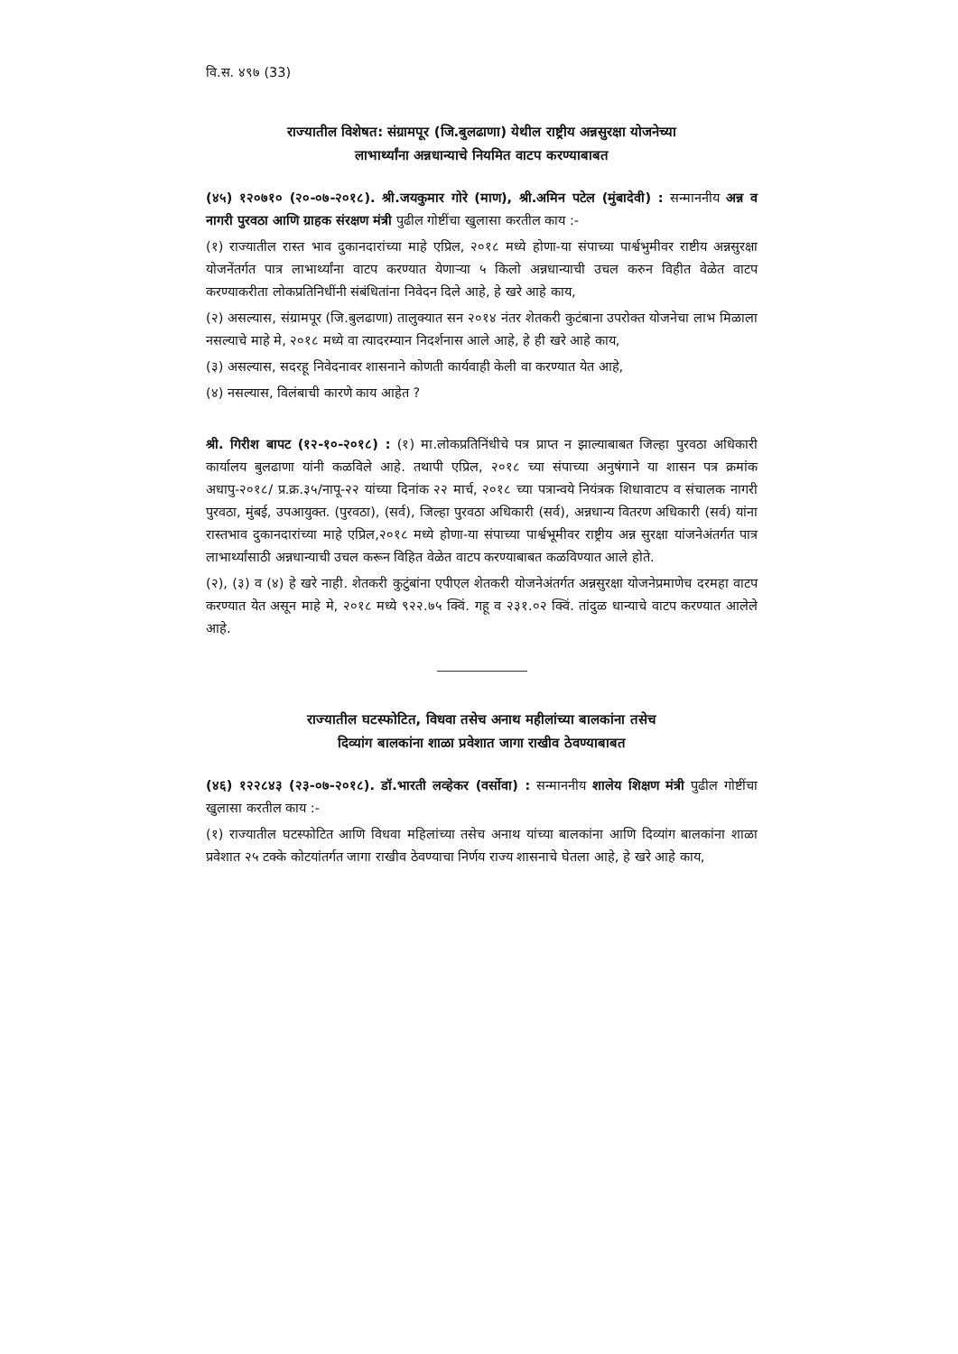वि.स. ४९७ (33)
राज्यातील विशेषत: संग्रामपूर (जि.बुलढाणा) येथील राष्ट्रीय अन्नसुरक्षा योजनेच्या
लाभार्थ्यांना अन्नधान्याचे नियमित वाटप करण्याबाबत
(४५) १२०७१० (२०-०७-२०१८). श्री.जयकुमार गोरे (माण), श्री.अमिन पटेल (मुंबादेवी) : सन्माननीय अन्न व नागरी पुरवठा आणि ग्राहक संरक्षण मंत्री पुढील गोष्टींचा खुलासा करतील काय :-
(१) राज्यातील रास्त भाव दुकानदारांच्या माहे एप्रिल, २०१८ मध्ये होणा-या संपाच्या पार्श्वभुमीवर राष्टीय अन्नसुरक्षा योजनेंतर्गत पात्र लाभार्थ्यांना वाटप करण्यात येणाऱ्या ५ किलो अन्नधान्याची उचल करुन विहीत वेळेत वाटप करण्याकरीता लोकप्रतिनिधींनी संबंधितांना निवेदन दिले आहे, हे खरे आहे काय,
(२) असल्यास, संग्रामपूर (जि.बुलढाणा) तालुक्यात सन २०१४ नंतर शेतकरी कुटंबाना उपरोक्त योजनेचा लाभ मिळाला नसल्याचे माहे मे, २०१८ मध्ये वा त्यादरम्यान निदर्शनास आले आहे, हे ही खरे आहे काय,
(३) असल्यास, सदरहू निवेदनावर शासनाने कोणती कार्यवाही केली वा करण्यात येत आहे,
(४) नसल्यास, विलंबाची कारणे काय आहेत ?
श्री. गिरीश बापट (१२-१०-२०१८) : (१) मा.लोकप्रतिनिंधीचे पत्र प्राप्त न झाल्याबाबत जिल्हा पुरवठा अधिकारी कार्यालय बुलढाणा यांनी कळविले आहे. तथापी एप्रिल, २०१८ च्या संपाच्या अनुषंगाने या शासन पत्र क्रमांक अधापु-२०१८/ प्र.क्र.३५/नापू-२२ यांच्या दिनांक २२ मार्च, २०१८ च्या पत्रान्वये नियंत्रक शिधावाटप व संचालक नागरी पुरवठा, मुंबई, उपआयुक्त. (पुरवठा), (सर्व), जिल्हा पुरवठा अधिकारी (सर्व), अन्नधान्य वितरण अधिकारी (सर्व) यांना रास्तभाव दुकानदारांच्या माहे एप्रिल,२०१८ मध्ये होणा-या संपाच्या पार्श्वभूमीवर राष्ट्रीय अन्न सुरक्षा यांजनेअंतर्गत पात्र लाभार्थ्यांसाठी अन्नधान्याची उचल करून विहित वेळेत वाटप करण्याबाबत कळविण्यात आले होते.
(२), (३) व (४) हे खरे नाही. शेतकरी कुटुंबांना एपीएल शेतकरी योजनेअंतर्गत अन्नसुरक्षा योजनेप्रमाणेच दरमहा वाटप करण्यात येत असून माहे मे, २०१८ मध्ये ९२२.७५ क्विं. गहू व २३१.०२ क्विं. तांदुळ धान्याचे वाटप करण्यात आलेले आहे.
राज्यातील घटस्फोटित, विधवा तसेच अनाथ महीलांच्या बालकांना तसेच
दिव्यांग बालकांना शाळा प्रवेशात जागा राखीव ठेवण्याबाबत
(४६) १२२८४३ (२३-०७-२०१८). डॉ.भारती लव्हेकर (वर्सोवा) : सन्माननीय शालेय शिक्षण मंत्री पुढील गोष्टींचा खुलासा करतील काय :-
(१) राज्यातील घटस्फोटित आणि विधवा महिलांच्या तसेच अनाथ यांच्या बालकांना आणि दिव्यांग बालकांना शाळा प्रवेशात २५ टक्के कोटयांतर्गत जागा राखीव ठेवण्याचा निर्णय राज्य शासनाचे घेतला आहे, हे खरे आहे काय,